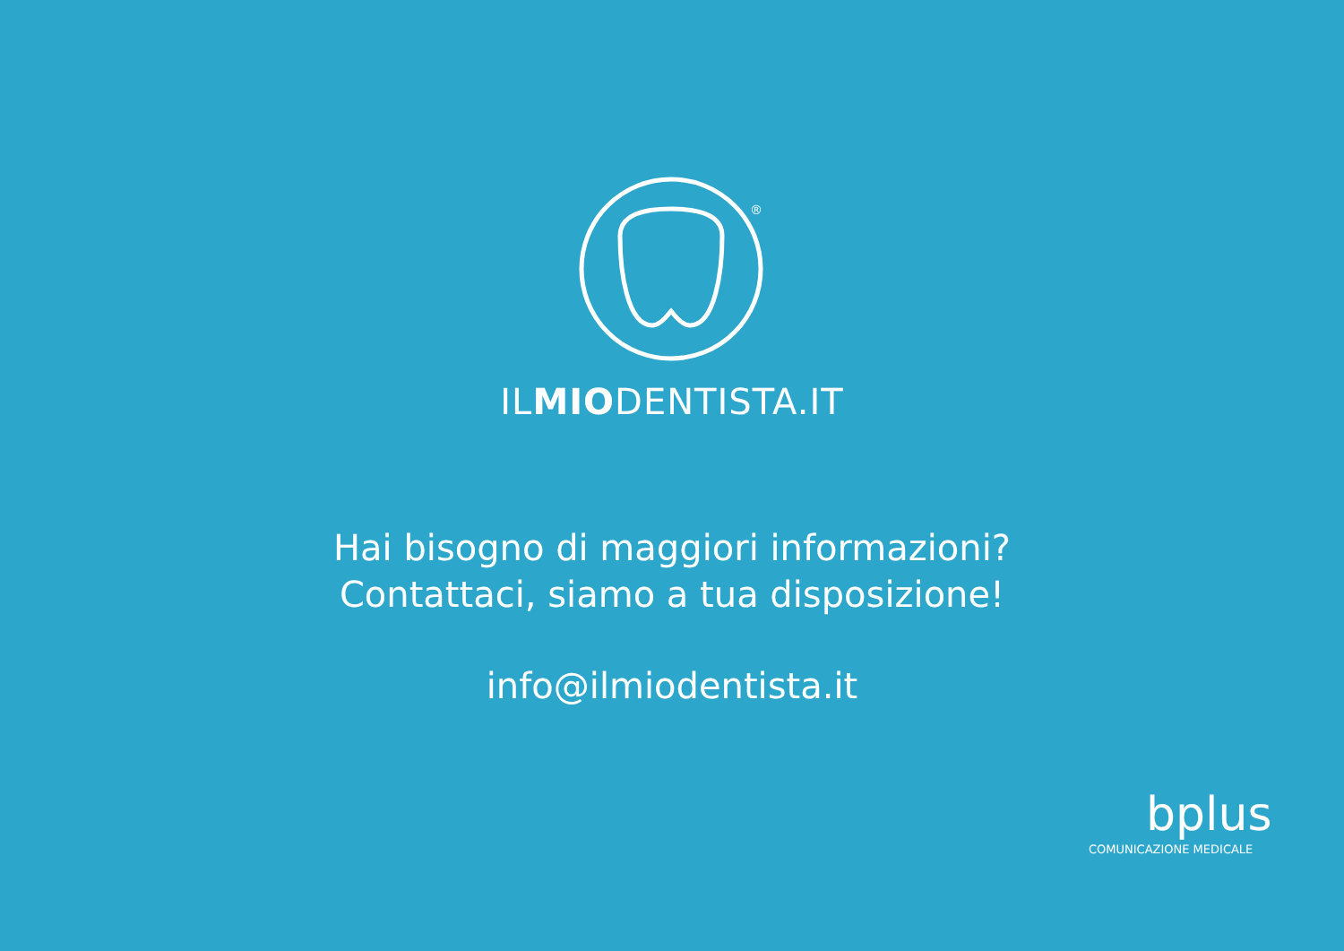®
ILMIODENTISTA.IT
Hai bisogno di maggiori informazioni?
Contattaci, siamo a tua disposizione!
info@ilmiodentista.it
bplus
COMUNICAZIONE MEDICALE